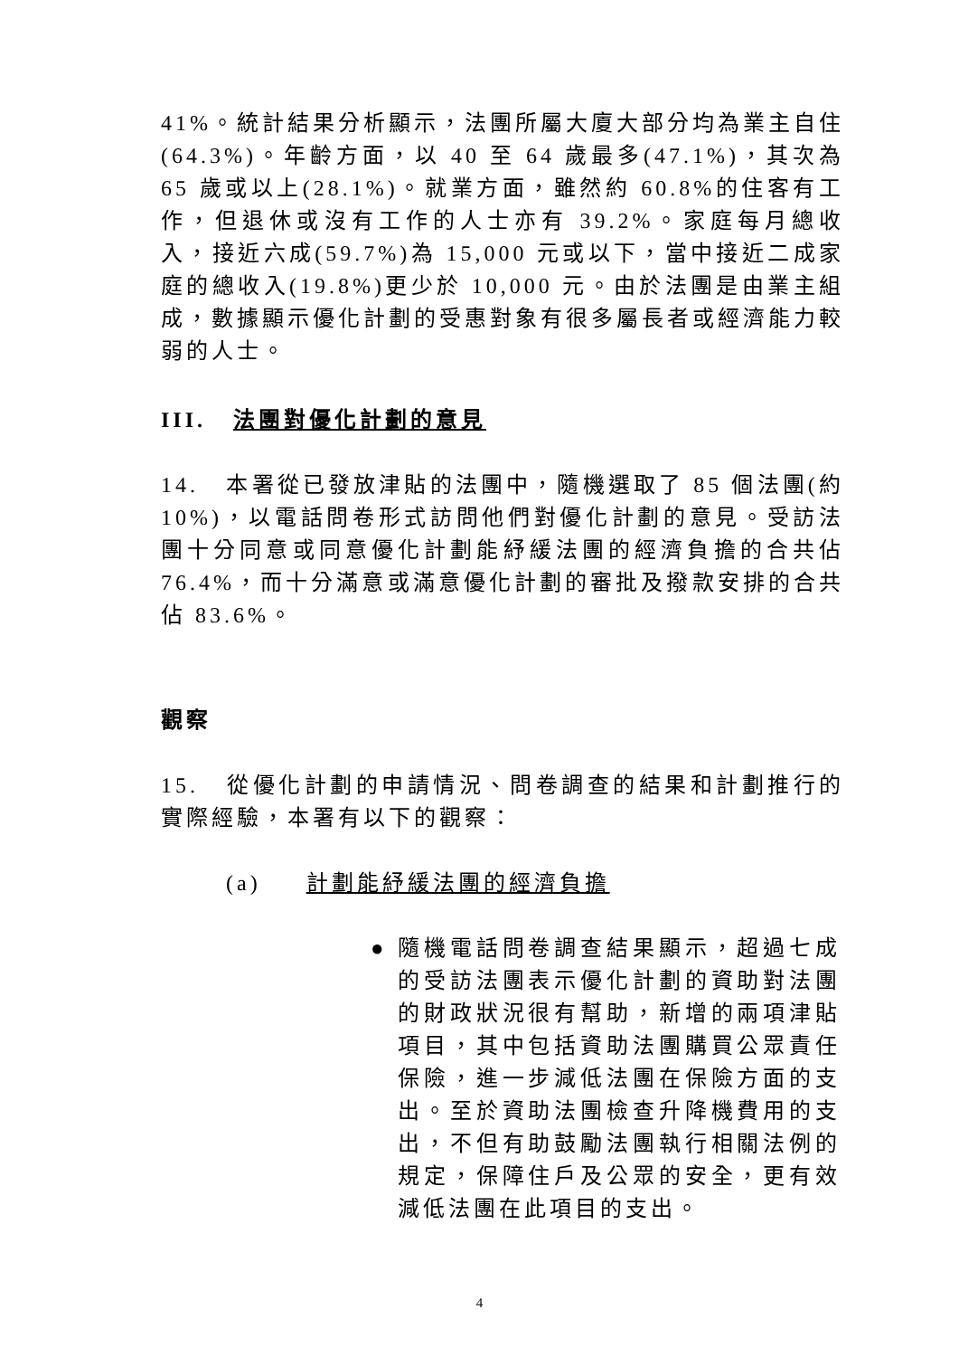41%。統計結果分析顯示，法團所屬大廈大部分均為業主自住(64.3%)。年齡方面，以 40 至 64 歲最多(47.1%)，其次為 65 歲或以上(28.1%)。就業方面，雖然約 60.8%的住客有工作，但退休或沒有工作的人士亦有 39.2%。家庭每月總收入，接近六成(59.7%)為 15,000 元或以下，當中接近二成家庭的總收入(19.8%)更少於 10,000 元。由於法團是由業主組成，數據顯示優化計劃的受惠對象有很多屬長者或經濟能力較弱的人士。
III. 法團對優化計劃的意見
14. 本署從已發放津貼的法團中，隨機選取了 85 個法團(約 10%)，以電話問卷形式訪問他們對優化計劃的意見。受訪法團十分同意或同意優化計劃能紓緩法團的經濟負擔的合共佔 76.4%，而十分滿意或滿意優化計劃的審批及撥款安排的合共佔 83.6%。
觀察
15. 從優化計劃的申請情況、問卷調查的結果和計劃推行的實際經驗，本署有以下的觀察：
(a) 計劃能紓緩法團的經濟負擔
● 隨機電話問卷調查結果顯示，超過七成的受訪法團表示優化計劃的資助對法團的財政狀況很有幫助，新增的兩項津貼項目，其中包括資助法團購買公眾責任保險，進一步減低法團在保險方面的支出。至於資助法團檢查升降機費用的支出，不但有助鼓勵法團執行相關法例的規定，保障住戶及公眾的安全，更有效減低法團在此項目的支出。
4